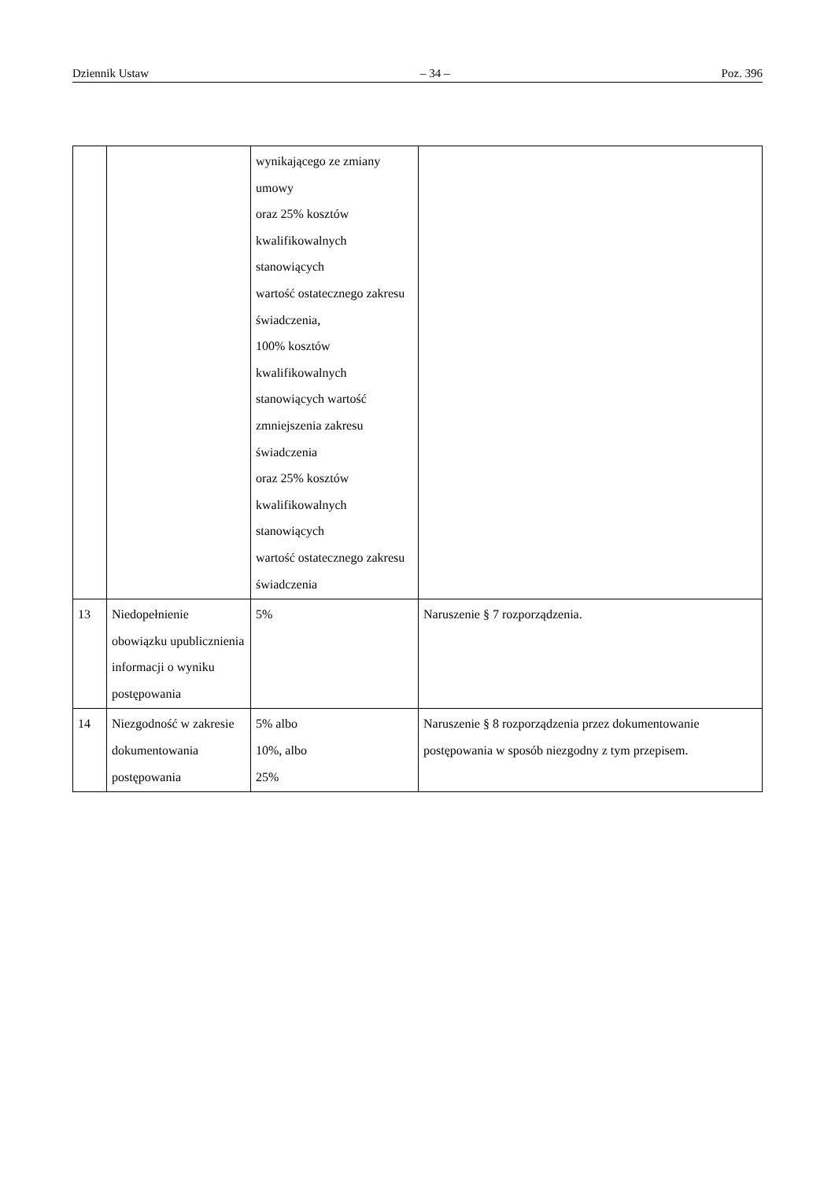Dziennik Ustaw – 34 – Poz. 396
| | | wynikającego ze zmiany umowy oraz 25% kosztów kwalifikowalnych stanowiących wartość ostatecznego zakresu świadczenia, 100% kosztów kwalifikowalnych stanowiących wartość zmniejszenia zakresu świadczenia oraz 25% kosztów kwalifikowalnych stanowiących wartość ostatecznego zakresu świadczenia | |
| 13 | Niedopełnienie obowiązku upublicznienia informacji o wyniku postępowania | 5% | Naruszenie § 7 rozporządzenia. |
| 14 | Niezgodność w zakresie dokumentowania postępowania | 5% albo 10%, albo 25% | Naruszenie § 8 rozporządzenia przez dokumentowanie postępowania w sposób niezgodny z tym przepisem. |